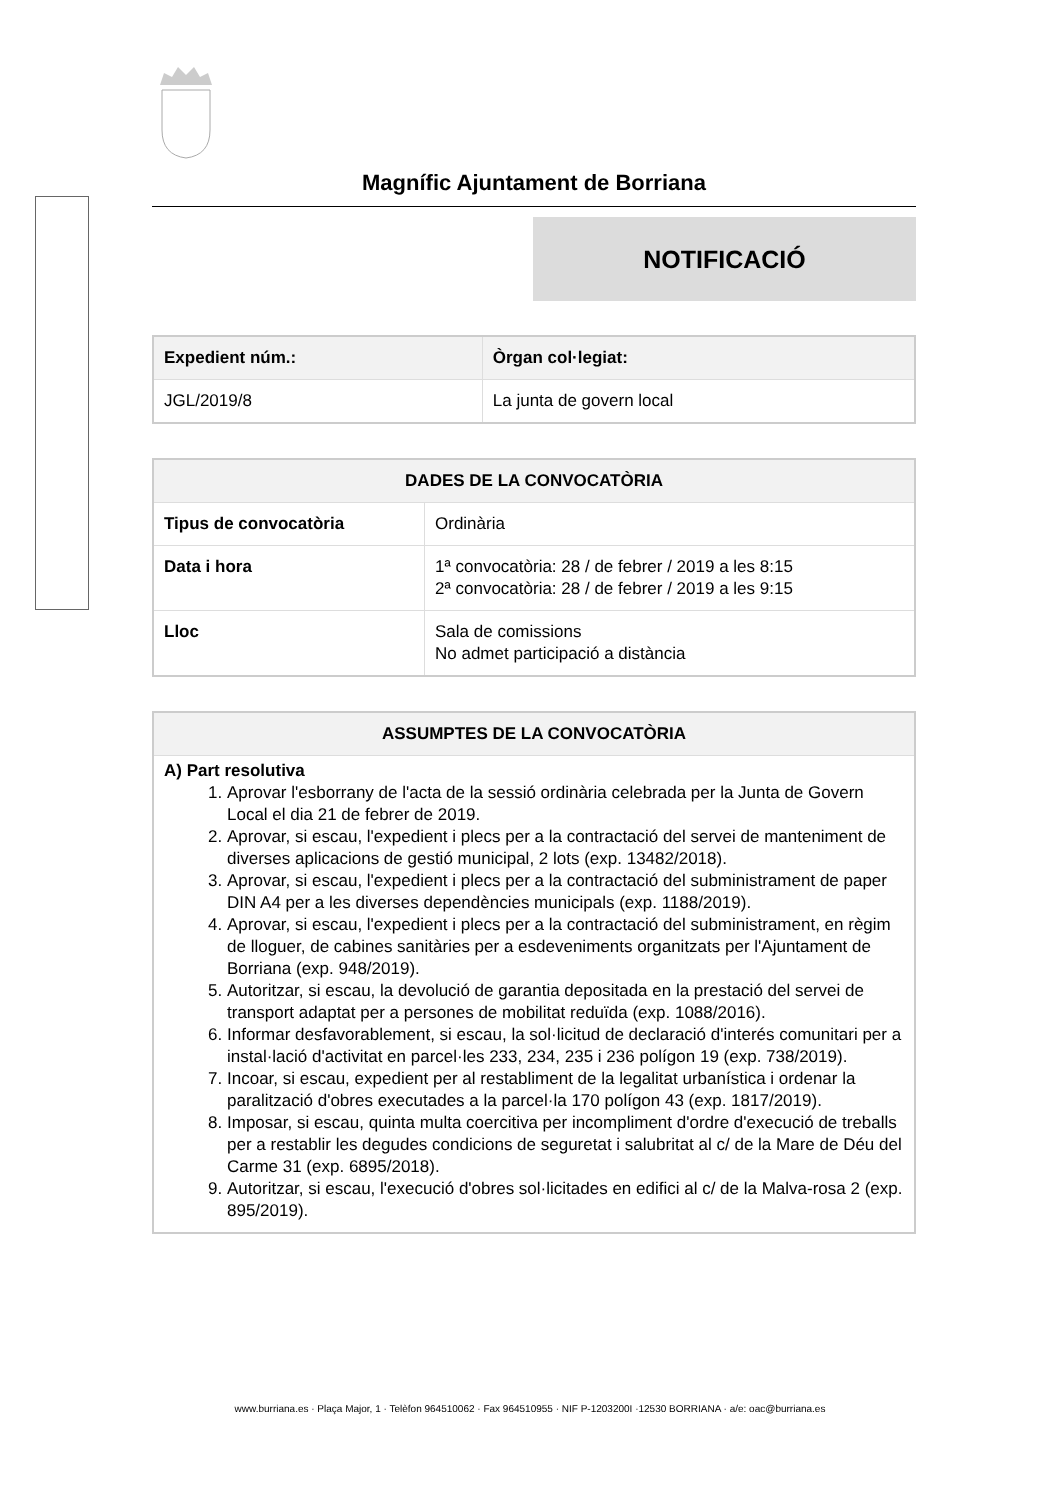Magnífic Ajuntament de Borriana
NOTIFICACIÓ
| Expedient núm.: | Òrgan col·legiat: |
| --- | --- |
| JGL/2019/8 | La junta de govern local |
| DADES DE LA CONVOCATÒRIA | |
| --- | --- |
| Tipus de convocatòria | Ordinària |
| Data i hora | 1ª convocatòria: 28 / de febrer / 2019 a les 8:15 2ª convocatòria: 28 / de febrer / 2019 a les 9:15 |
| Lloc | Sala de comissions No admet participació a distància |
| ASSUMPTES DE LA CONVOCATÒRIA |
| --- |
| A) Part resolutiva 1. Aprovar l'esborrany de l'acta de la sessió ordinària celebrada per la Junta de Govern Local el dia 21 de febrer de 2019. 2. Aprovar, si escau, l'expedient i plecs per a la contractació del servei de manteniment de diverses aplicacions de gestió municipal, 2 lots (exp. 13482/2018). 3. Aprovar, si escau, l'expedient i plecs per a la contractació del subministrament de paper DIN A4 per a les diverses dependències municipals (exp. 1188/2019). 4. Aprovar, si escau, l'expedient i plecs per a la contractació del subministrament, en règim de lloguer, de cabines sanitàries per a esdeveniments organitzats per l'Ajuntament de Borriana (exp. 948/2019). 5. Autoritzar, si escau, la devolució de garantia depositada en la prestació del servei de transport adaptat per a persones de mobilitat reduïda (exp. 1088/2016). 6. Informar desfavorablement, si escau, la sol·licitud de declaració d'interés comunitari per a instal·lació d'activitat en parcel·les 233, 234, 235 i 236 polígon 19 (exp. 738/2019). 7. Incoar, si escau, expedient per al restabliment de la legalitat urbanística i ordenar la paralització d'obres executades a la parcel·la 170 polígon 43 (exp. 1817/2019). 8. Imposar, si escau, quinta multa coercitiva per incompliment d'ordre d'execució de treballs per a restablir les degudes condicions de seguretat i salubritat al c/ de la Mare de Déu del Carme 31 (exp. 6895/2018). 9. Autoritzar, si escau, l'execució d'obres sol·licitades en edifici al c/ de la Malva-rosa 2 (exp. 895/2019). |
www.burriana.es · Plaça Major, 1 · Telèfon 964510062 · Fax 964510955 · NIF P-1203200I ·12530 BORRIANA · a/e: oac@burriana.es